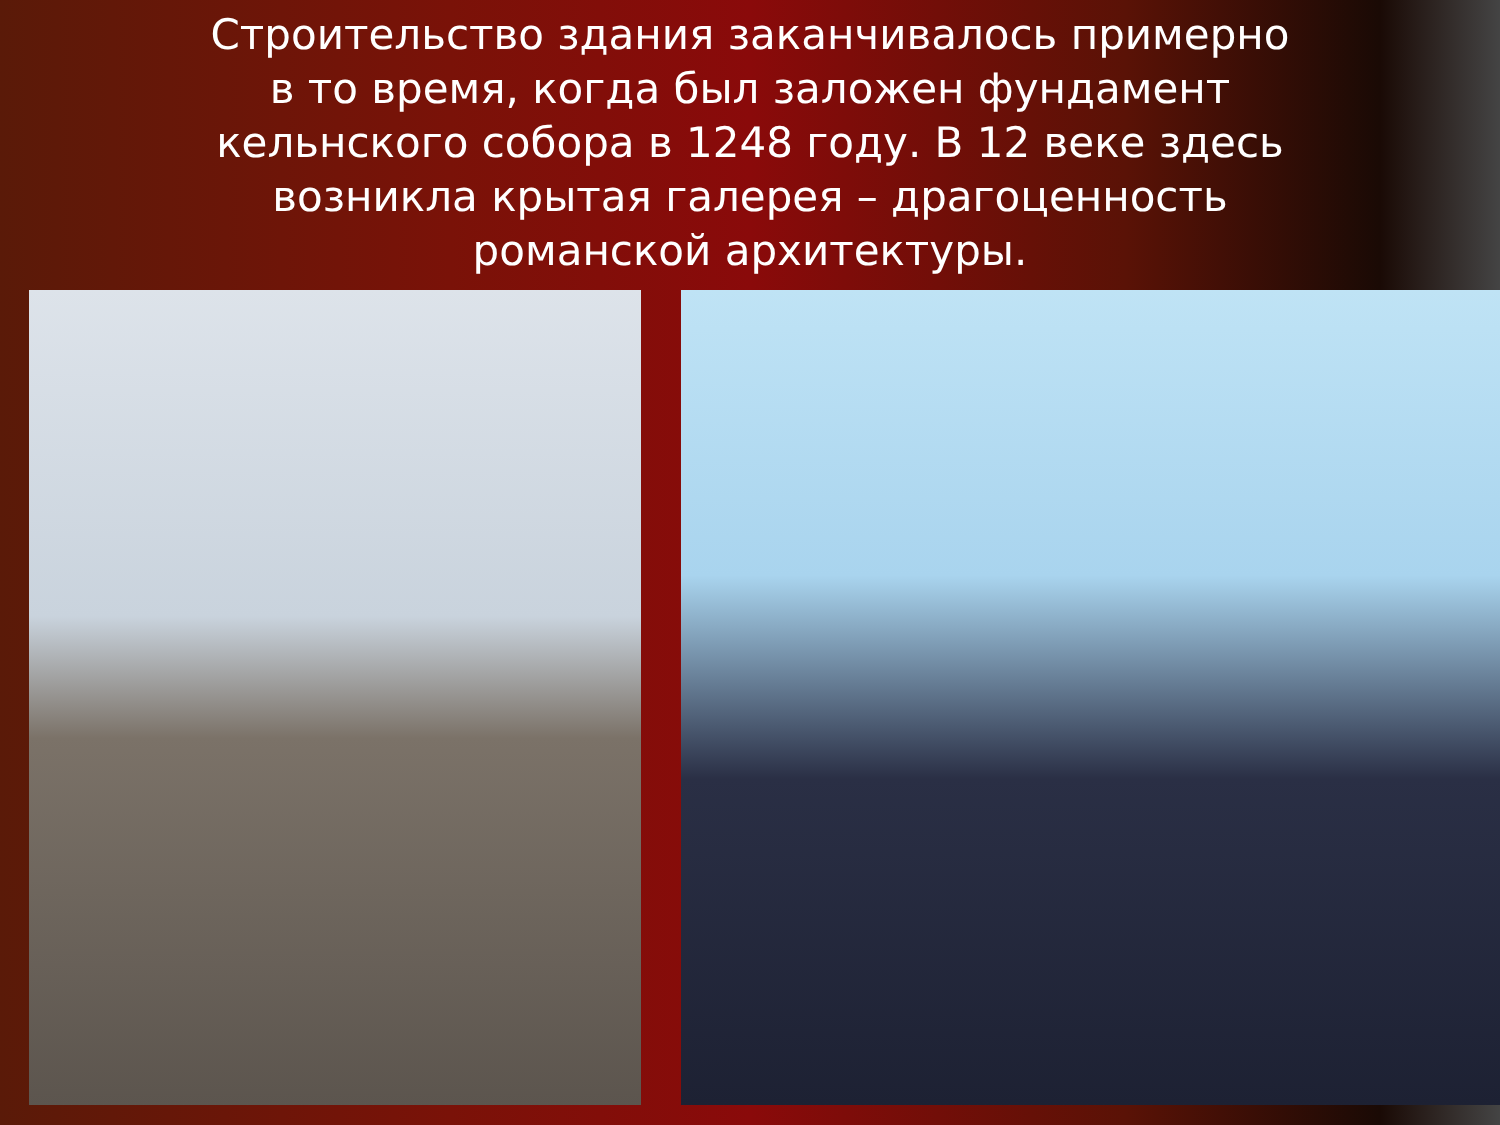Строительство здания заканчивалось примерно в то время, когда был заложен фундамент кельнского собора в 1248 году. В 12 веке здесь возникла крытая галерея – драгоценность романской архитектуры.